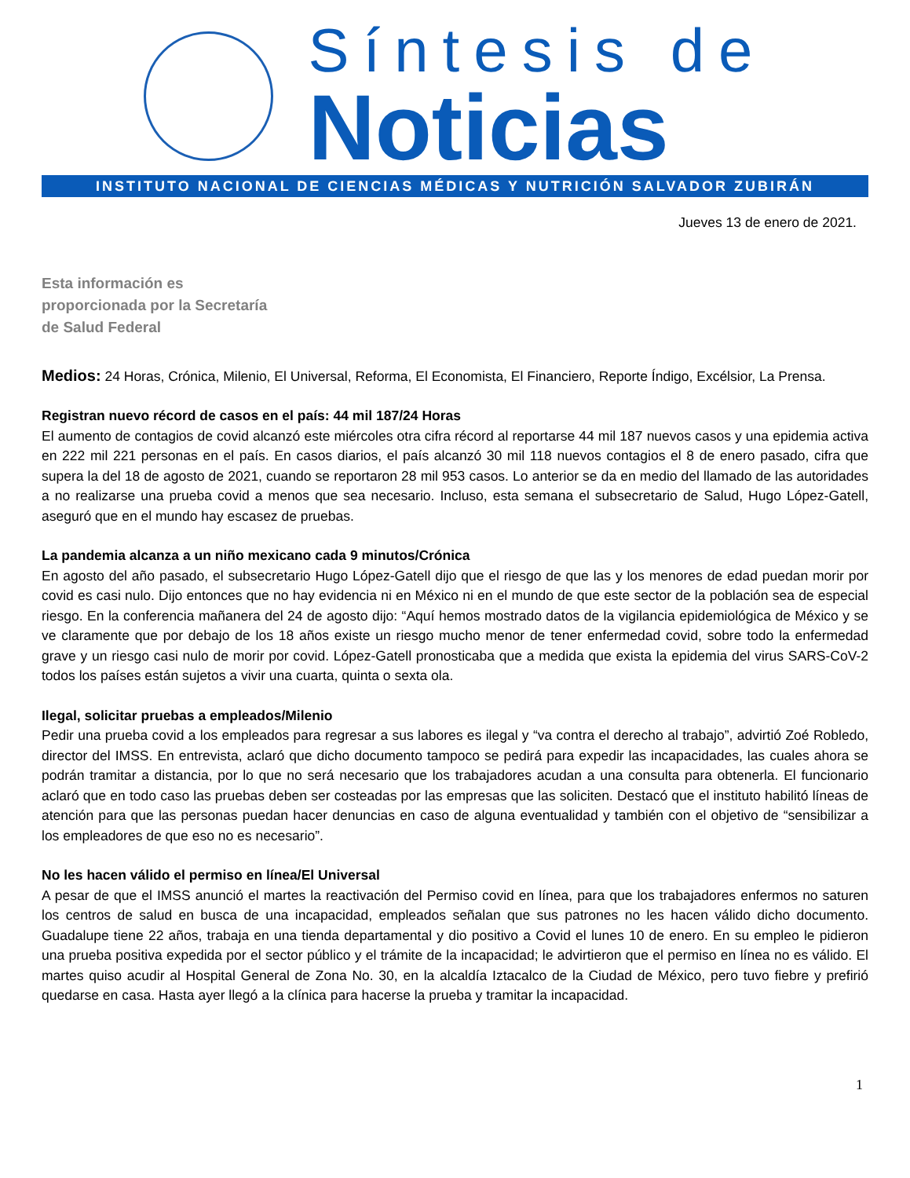Síntesis de
Noticias
INSTITUTO NACIONAL DE CIENCIAS MÉDICAS Y NUTRICIÓN SALVADOR ZUBIRÁN
Jueves 13 de enero de 2021.
Esta información es proporcionada por la Secretaría de Salud Federal
Medios: 24 Horas, Crónica, Milenio, El Universal, Reforma, El Economista, El Financiero, Reporte Índigo, Excélsior, La Prensa.
Registran nuevo récord de casos en el país: 44 mil 187/24 Horas
El aumento de contagios de covid alcanzó este miércoles otra cifra récord al reportarse 44 mil 187 nuevos casos y una epidemia activa en 222 mil 221 personas en el país. En casos diarios, el país alcanzó 30 mil 118 nuevos contagios el 8 de enero pasado, cifra que supera la del 18 de agosto de 2021, cuando se reportaron 28 mil 953 casos. Lo anterior se da en medio del llamado de las autoridades a no realizarse una prueba covid a menos que sea necesario. Incluso, esta semana el subsecretario de Salud, Hugo López-Gatell, aseguró que en el mundo hay escasez de pruebas.
La pandemia alcanza a un niño mexicano cada 9 minutos/Crónica
En agosto del año pasado, el subsecretario Hugo López-Gatell dijo que el riesgo de que las y los menores de edad puedan morir por covid es casi nulo. Dijo entonces que no hay evidencia ni en México ni en el mundo de que este sector de la población sea de especial riesgo. En la conferencia mañanera del 24 de agosto dijo: “Aquí hemos mostrado datos de la vigilancia epidemiológica de México y se ve claramente que por debajo de los 18 años existe un riesgo mucho menor de tener enfermedad covid, sobre todo la enfermedad grave y un riesgo casi nulo de morir por covid. López-Gatell pronosticaba que a medida que exista la epidemia del virus SARS-CoV-2 todos los países están sujetos a vivir una cuarta, quinta o sexta ola.
Ilegal, solicitar pruebas a empleados/Milenio
Pedir una prueba covid a los empleados para regresar a sus labores es ilegal y “va contra el derecho al trabajo”, advirtió Zoé Robledo, director del IMSS. En entrevista, aclaró que dicho documento tampoco se pedirá para expedir las incapacidades, las cuales ahora se podrán tramitar a distancia, por lo que no será necesario que los trabajadores acudan a una consulta para obtenerla. El funcionario aclaró que en todo caso las pruebas deben ser costeadas por las empresas que las soliciten. Destacó que el instituto habilitó líneas de atención para que las personas puedan hacer denuncias en caso de alguna eventualidad y también con el objetivo de “sensibilizar a los empleadores de que eso no es necesario”.
No les hacen válido el permiso en línea/El Universal
A pesar de que el IMSS anunció el martes la reactivación del Permiso covid en línea, para que los trabajadores enfermos no saturen los centros de salud en busca de una incapacidad, empleados señalan que sus patrones no les hacen válido dicho documento. Guadalupe tiene 22 años, trabaja en una tienda departamental y dio positivo a Covid el lunes 10 de enero. En su empleo le pidieron una prueba positiva expedida por el sector público y el trámite de la incapacidad; le advirtieron que el permiso en línea no es válido. El martes quiso acudir al Hospital General de Zona No. 30, en la alcaldía Iztacalco de la Ciudad de México, pero tuvo fiebre y prefirió quedarse en casa. Hasta ayer llegó a la clínica para hacerse la prueba y tramitar la incapacidad.
1